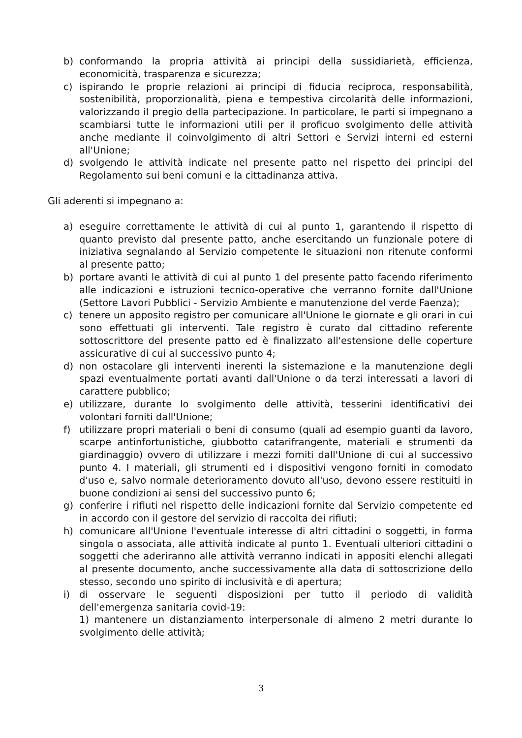b) conformando la propria attività ai principi della sussidiarietà, efficienza, economicità, trasparenza e sicurezza;
c) ispirando le proprie relazioni ai principi di fiducia reciproca, responsabilità, sostenibilità, proporzionalità, piena e tempestiva circolarità delle informazioni, valorizzando il pregio della partecipazione. In particolare, le parti si impegnano a scambiarsi tutte le informazioni utili per il proficuo svolgimento delle attività anche mediante il coinvolgimento di altri Settori e Servizi interni ed esterni all'Unione;
d) svolgendo le attività indicate nel presente patto nel rispetto dei principi del Regolamento sui beni comuni e la cittadinanza attiva.
Gli aderenti si impegnano a:
a) eseguire correttamente le attività di cui al punto 1, garantendo il rispetto di quanto previsto dal presente patto, anche esercitando un funzionale potere di iniziativa segnalando al Servizio competente le situazioni non ritenute conformi al presente patto;
b) portare avanti le attività di cui al punto 1 del presente patto facendo riferimento alle indicazioni e istruzioni tecnico-operative che verranno fornite dall'Unione (Settore Lavori Pubblici - Servizio Ambiente e manutenzione del verde Faenza);
c) tenere un apposito registro per comunicare all'Unione le giornate e gli orari in cui sono effettuati gli interventi. Tale registro è curato dal cittadino referente sottoscrittore del presente patto ed è finalizzato all'estensione delle coperture assicurative di cui al successivo punto 4;
d) non ostacolare gli interventi inerenti la sistemazione e la manutenzione degli spazi eventualmente portati avanti dall'Unione o da terzi interessati a lavori di carattere pubblico;
e) utilizzare, durante lo svolgimento delle attività, tesserini identificativi dei volontari forniti dall'Unione;
f) utilizzare propri materiali o beni di consumo (quali ad esempio guanti da lavoro, scarpe antinfortunistiche, giubbotto catarifrangente, materiali e strumenti da giardinaggio) ovvero di utilizzare i mezzi forniti dall'Unione di cui al successivo punto 4. I materiali, gli strumenti ed i dispositivi vengono forniti in comodato d'uso e, salvo normale deterioramento dovuto all'uso, devono essere restituiti in buone condizioni ai sensi del successivo punto 6;
g) conferire i rifiuti nel rispetto delle indicazioni fornite dal Servizio competente ed in accordo con il gestore del servizio di raccolta dei rifiuti;
h) comunicare all'Unione l'eventuale interesse di altri cittadini o soggetti, in forma singola o associata, alle attività indicate al punto 1. Eventuali ulteriori cittadini o soggetti che aderiranno alle attività verranno indicati in appositi elenchi allegati al presente documento, anche successivamente alla data di sottoscrizione dello stesso, secondo uno spirito di inclusività e di apertura;
i) di osservare le seguenti disposizioni per tutto il periodo di validità dell'emergenza sanitaria covid-19:
1) mantenere un distanziamento interpersonale di almeno 2 metri durante lo svolgimento delle attività;
3